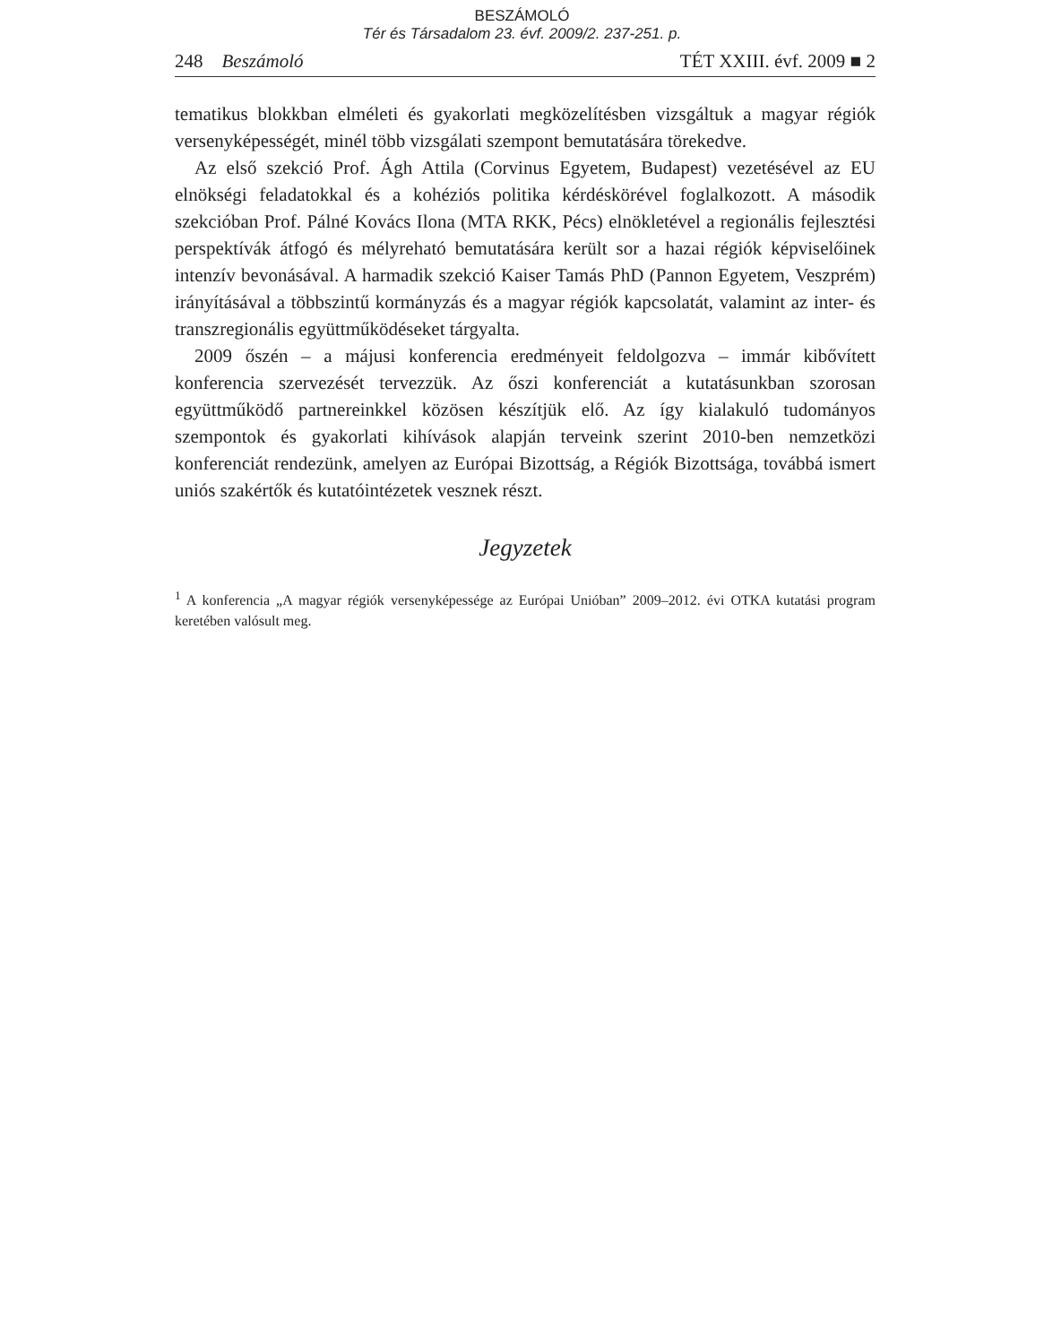BESZÁMOLÓ
Tér és Társadalom 23. évf. 2009/2. 237-251. p.
248 Beszámoló TÉT XXIII. évf. 2009 ■ 2
tematikus blokkban elméleti és gyakorlati megközelítésben vizsgáltuk a magyar régiók versenyképességét, minél több vizsgálati szempont bemutatására törekedve.
Az első szekció Prof. Ágh Attila (Corvinus Egyetem, Budapest) vezetésével az EU elnökségi feladatokkal és a kohéziós politika kérdéskörével foglalkozott. A második szekcióban Prof. Pálné Kovács Ilona (MTA RKK, Pécs) elnökletével a regionális fejlesztési perspektívák átfogó és mélyreható bemutatására került sor a hazai régiók képviselőinek intenzív bevonásával. A harmadik szekció Kaiser Tamás PhD (Pannon Egyetem, Veszprém) irányításával a többszintű kormányzás és a magyar régiók kapcsolatát, valamint az inter- és transzregionális együttműködéseket tárgyalta.
2009 őszén – a májusi konferencia eredményeit feldolgozva – immár kibővített konferencia szervezését tervezzük. Az őszi konferenciát a kutatásunkban szorosan együttműködő partnereinkkel közösen készítjük elő. Az így kialakuló tudományos szempontok és gyakorlati kihívások alapján terveink szerint 2010-ben nemzetközi konferenciát rendezünk, amelyen az Európai Bizottság, a Régiók Bizottsága, továbbá ismert uniós szakértők és kutatóintézetek vesznek részt.
Jegyzetek
<sup>1</sup> A konferencia „A magyar régiók versenyképessége az Európai Unióban” 2009–2012. évi OTKA kutatási program keretében valósult meg.